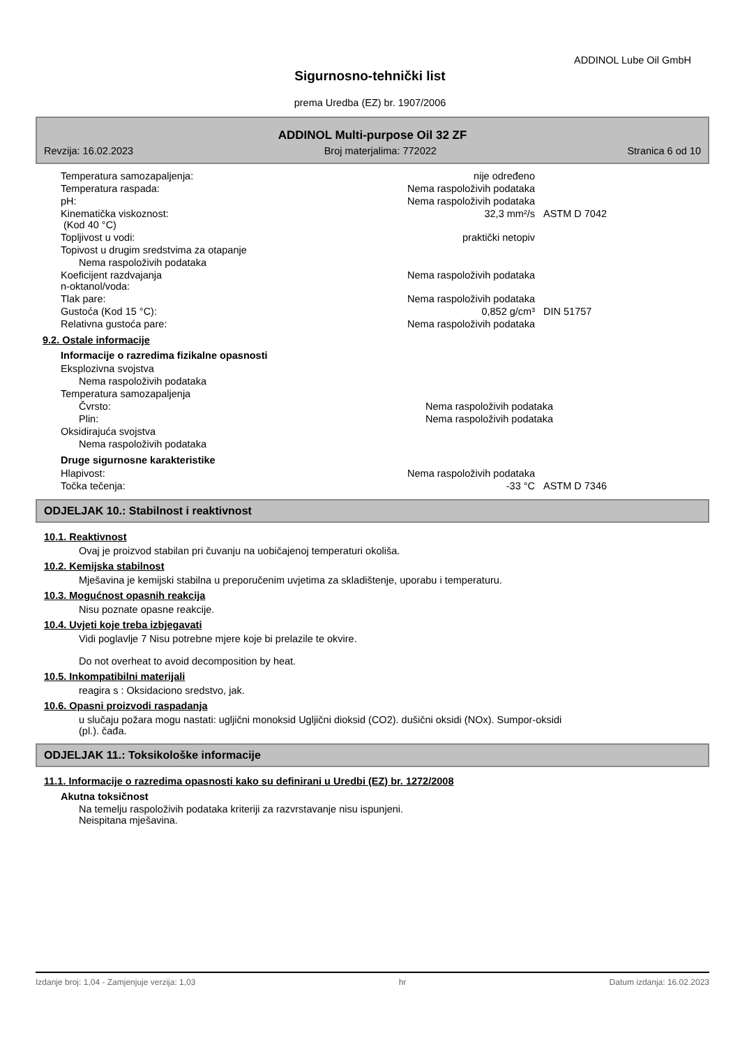ADDINOL Lube Oil GmbH
Sigurnosno-tehnički list
prema Uredba (EZ) br. 1907/2006
ADDINOL Multi-purpose Oil 32 ZF
Revzija: 16.02.2023 Broj materjalima: 772022 Stranica 6 od 10
| Temperatura samozapaljenja: | nije određeno | |
| Temperatura raspada: | Nema raspoloživih podataka | |
| pH: | Nema raspoloživih podataka | |
| Kinematička viskoznost: (Kod 40 °C) | 32,3 mm²/s | ASTM D 7042 |
| Topljivost u vodi: | praktički netopiv | |
| Topivost u drugim sredstvima za otapanje | | |
| Nema raspoloživih podataka | | |
| Koeficijent razdvajanja n-oktanol/voda: | Nema raspoloživih podataka | |
| Tlak pare: | Nema raspoloživih podataka | |
| Gustoća (Kod 15 °C): | 0,852 g/cm³ | DIN 51757 |
| Relativna gustoća pare: | Nema raspoloživih podataka | |
9.2. Ostale informacije
Informacije o razredima fizikalne opasnosti
| Eksplozivna svojstva | | |
| Nema raspoloživih podataka | | |
| Temperatura samozapaljenja | | |
| Čvrsto: | Nema raspoloživih podataka | |
| Plin: | Nema raspoloživih podataka | |
| Oksidirajuća svojstva | | |
| Nema raspoloživih podataka | | |
Druge sigurnosne karakteristike
| Hlapivost: | Nema raspoloživih podataka | |
| Točka tečenja: | -33 °C | ASTM D 7346 |
ODJELJAK 10.: Stabilnost i reaktivnost
10.1. Reaktivnost
Ovaj je proizvod stabilan pri čuvanju na uobičajenoj temperaturi okoliša.
10.2. Kemijska stabilnost
Mješavina je kemijski stabilna u preporučenim uvjetima za skladištenje, uporabu i temperaturu.
10.3. Mogućnost opasnih reakcija
Nisu poznate opasne reakcije.
10.4. Uvjeti koje treba izbjegavati
Vidi poglavlje 7 Nisu potrebne mjere koje bi prelazile te okvire.
Do not overheat to avoid decomposition by heat.
10.5. Inkompatibilni materijali
reagira s : Oksidaciono sredstvo, jak.
10.6. Opasni proizvodi raspadanja
u slučaju požara mogu nastati: ugljični monoksid Ugljični dioksid (CO2). dušični oksidi (NOx). Sumpor-oksidi
(pl.). čađa.
ODJELJAK 11.: Toksikološke informacije
11.1. Informacije o razredima opasnosti kako su definirani u Uredbi (EZ) br. 1272/2008
Akutna toksičnost
Na temelju raspoloživih podataka kriteriji za razvrstavanje nisu ispunjeni.
Neispitana mješavina.
Izdanje broj: 1,04 - Zamjenjuje verzija: 1,03 hr Datum izdanja: 16.02.2023